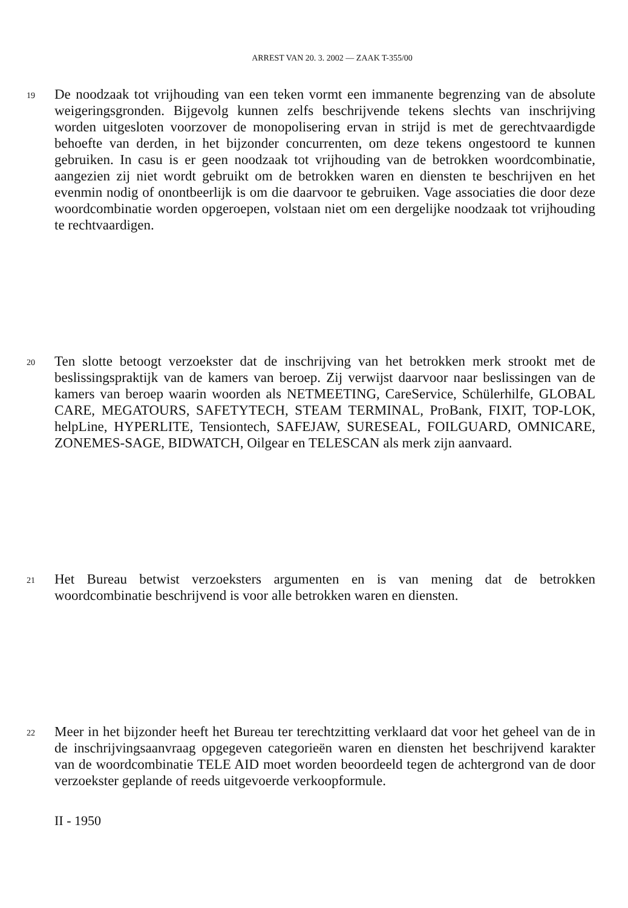ARREST VAN 20. 3. 2002 — ZAAK T-355/00
19
De noodzaak tot vrijhouding van een teken vormt een immanente begrenzing van de absolute weigeringsgronden. Bijgevolg kunnen zelfs beschrijvende tekens slechts van inschrijving worden uitgesloten voorzover de monopolisering ervan in strijd is met de gerechtvaardigde behoefte van derden, in het bijzonder concurrenten, om deze tekens ongestoord te kunnen gebruiken. In casu is er geen noodzaak tot vrijhouding van de betrokken woordcombinatie, aangezien zij niet wordt gebruikt om de betrokken waren en diensten te beschrijven en het evenmin nodig of onontbeerlijk is om die daarvoor te gebruiken. Vage associaties die door deze woordcombinatie worden opgeroepen, volstaan niet om een dergelijke noodzaak tot vrijhouding te rechtvaardigen.
20
Ten slotte betoogt verzoekster dat de inschrijving van het betrokken merk strookt met de beslissingspraktijk van de kamers van beroep. Zij verwijst daarvoor naar beslissingen van de kamers van beroep waarin woorden als NETMEETING, CareService, Schülerhilfe, GLOBAL CARE, MEGATOURS, SAFETYTECH, STEAM TERMINAL, ProBank, FIXIT, TOP-LOK, helpLine, HYPERLITE, Tensiontech, SAFEJAW, SURESEAL, FOILGUARD, OMNICARE, ZONEMES-SAGE, BIDWATCH, Oilgear en TELESCAN als merk zijn aanvaard.
21
Het Bureau betwist verzoeksters argumenten en is van mening dat de betrokken woordcombinatie beschrijvend is voor alle betrokken waren en diensten.
22
Meer in het bijzonder heeft het Bureau ter terechtzitting verklaard dat voor het geheel van de in de inschrijvingsaanvraag opgegeven categorieën waren en diensten het beschrijvend karakter van de woordcombinatie TELE AID moet worden beoordeeld tegen de achtergrond van de door verzoekster geplande of reeds uitgevoerde verkoopformule.
II - 1950